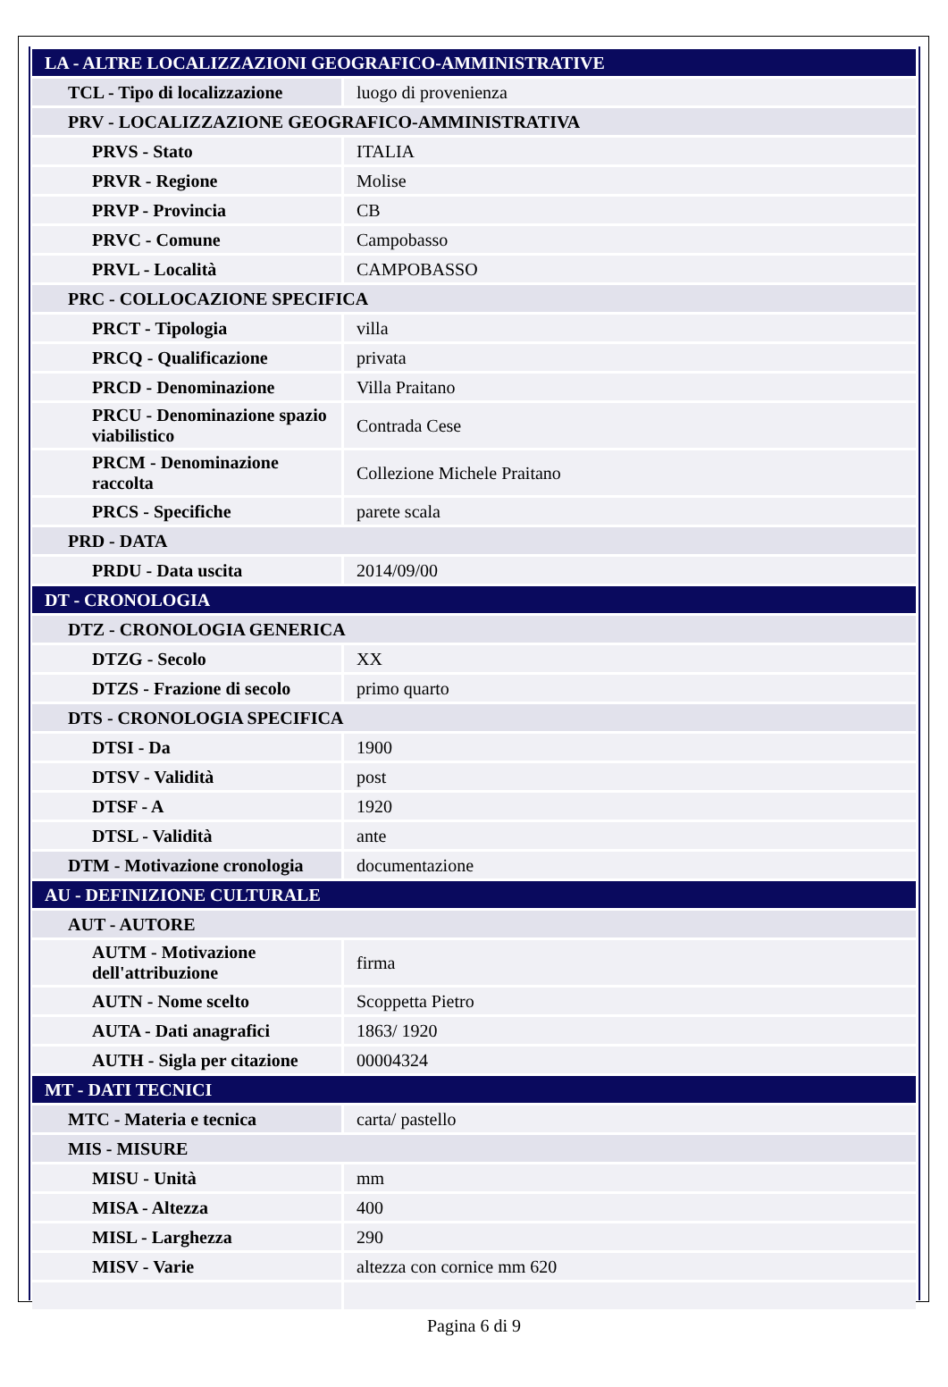| LA - ALTRE LOCALIZZAZIONI GEOGRAFICO-AMMINISTRATIVE | |
| TCL - Tipo di localizzazione | luogo di provenienza |
| PRV - LOCALIZZAZIONE GEOGRAFICO-AMMINISTRATIVA | |
| PRVS - Stato | ITALIA |
| PRVR - Regione | Molise |
| PRVP - Provincia | CB |
| PRVC - Comune | Campobasso |
| PRVL - Località | CAMPOBASSO |
| PRC - COLLOCAZIONE SPECIFICA | |
| PRCT - Tipologia | villa |
| PRCQ - Qualificazione | privata |
| PRCD - Denominazione | Villa Praitano |
| PRCU - Denominazione spazio viabilistico | Contrada Cese |
| PRCM - Denominazione raccolta | Collezione Michele Praitano |
| PRCS - Specifiche | parete scala |
| PRD - DATA | |
| PRDU - Data uscita | 2014/09/00 |
| DT - CRONOLOGIA | |
| DTZ - CRONOLOGIA GENERICA | |
| DTZG - Secolo | XX |
| DTZS - Frazione di secolo | primo quarto |
| DTS - CRONOLOGIA SPECIFICA | |
| DTSI - Da | 1900 |
| DTSV - Validità | post |
| DTSF - A | 1920 |
| DTSL - Validità | ante |
| DTM - Motivazione cronologia | documentazione |
| AU - DEFINIZIONE CULTURALE | |
| AUT - AUTORE | |
| AUTM - Motivazione dell'attribuzione | firma |
| AUTN - Nome scelto | Scoppetta Pietro |
| AUTA - Dati anagrafici | 1863/ 1920 |
| AUTH - Sigla per citazione | 00004324 |
| MT - DATI TECNICI | |
| MTC - Materia e tecnica | carta/ pastello |
| MIS - MISURE | |
| MISU - Unità | mm |
| MISA - Altezza | 400 |
| MISL - Larghezza | 290 |
| MISV - Varie | altezza con cornice mm 620 |
Pagina 6 di 9